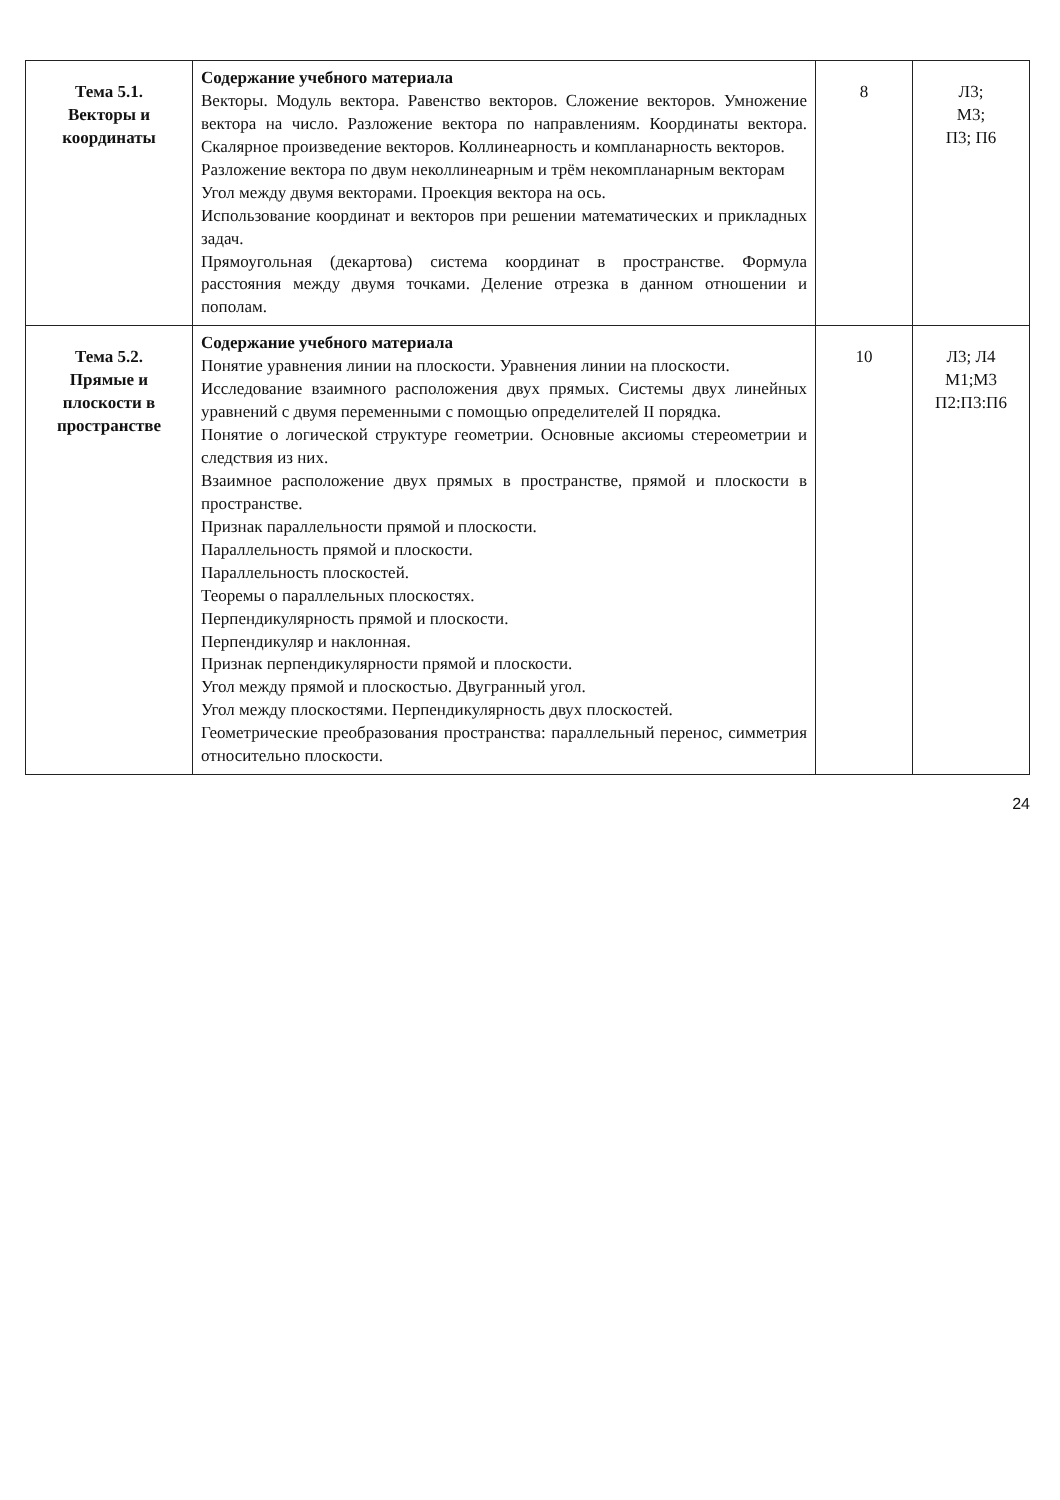| Тема 5.1. Векторы и координаты | Содержание учебного материала Векторы. Модуль вектора. Равенство векторов. Сложение векторов. Умножение вектора на число. Разложение вектора по направлениям. Координаты вектора. Скалярное произведение векторов. Коллинеарность и компланарность векторов. Разложение вектора по двум неколлинеарным и трём некомпланарным векторам Угол между двумя векторами. Проекция вектора на ось. Использование координат и векторов при решении математических и прикладных задач. Прямоугольная (декартова) система координат в пространстве. Формула расстояния между двумя точками. Деление отрезка в данном отношении и пополам. | 8 | Л3; М3; П3; П6 |
| Тема 5.2. Прямые и плоскости в пространстве | Содержание учебного материала Понятие уравнения линии на плоскости. Уравнения линии на плоскости. Исследование взаимного расположения двух прямых. Системы двух линейных уравнений с двумя переменными с помощью определителей II порядка. Понятие о логической структуре геометрии. Основные аксиомы стереометрии и следствия из них. Взаимное расположение двух прямых в пространстве, прямой и плоскости в пространстве. Признак параллельности прямой и плоскости. Параллельность прямой и плоскости. Параллельность плоскостей. Теоремы о параллельных плоскостях. Перпендикулярность прямой и плоскости. Перпендикуляр и наклонная. Признак перпендикулярности прямой и плоскости. Угол между прямой и плоскостью. Двугранный угол. Угол между плоскостями. Перпендикулярность двух плоскостей. Геометрические преобразования пространства: параллельный перенос, симметрия относительно плоскости. | 10 | Л3; Л4 М1;М3 П2:П3:П6 |
24